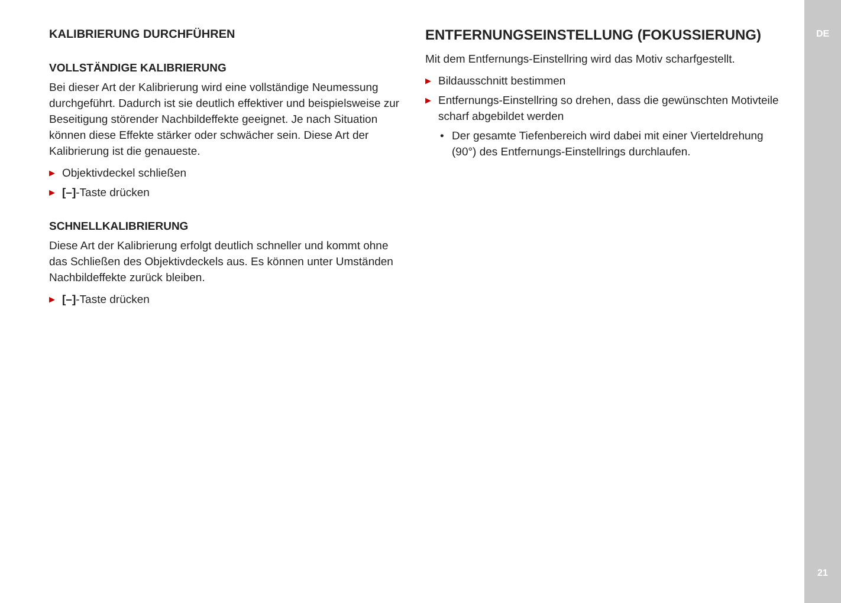KALIBRIERUNG DURCHFÜHREN
VOLLSTÄNDIGE KALIBRIERUNG
Bei dieser Art der Kalibrierung wird eine vollständige Neumessung durchgeführt. Dadurch ist sie deutlich effektiver und beispiels­weise zur Beseitigung störender Nachbildeffekte geeignet. Je nach Situation können diese Effekte stärker oder schwächer sein. Diese Art der Kalibrierung ist die genaueste.
▶ Objektivdeckel schließen
▶ [–]-Taste drücken
SCHNELLKALIBRIERUNG
Diese Art der Kalibrierung erfolgt deutlich schneller und kommt ohne das Schließen des Objektivdeckels aus. Es können unter Um­ständen Nachbildeffekte zurück bleiben.
▶ [–]-Taste drücken
ENTFERNUNGSEINSTELLUNG (FOKUSSIERUNG)
Mit dem Entfernungs-Einstellring wird das Motiv scharfgestellt.
▶ Bildausschnitt bestimmen
▶ Entfernungs-Einstellring so drehen, dass die gewünschten Motivteile scharf abgebildet werden
• Der gesamte Tiefenbereich wird dabei mit einer Vierteldrehung (90°) des Entfernungs-Einstellrings durchlaufen.
DE
21